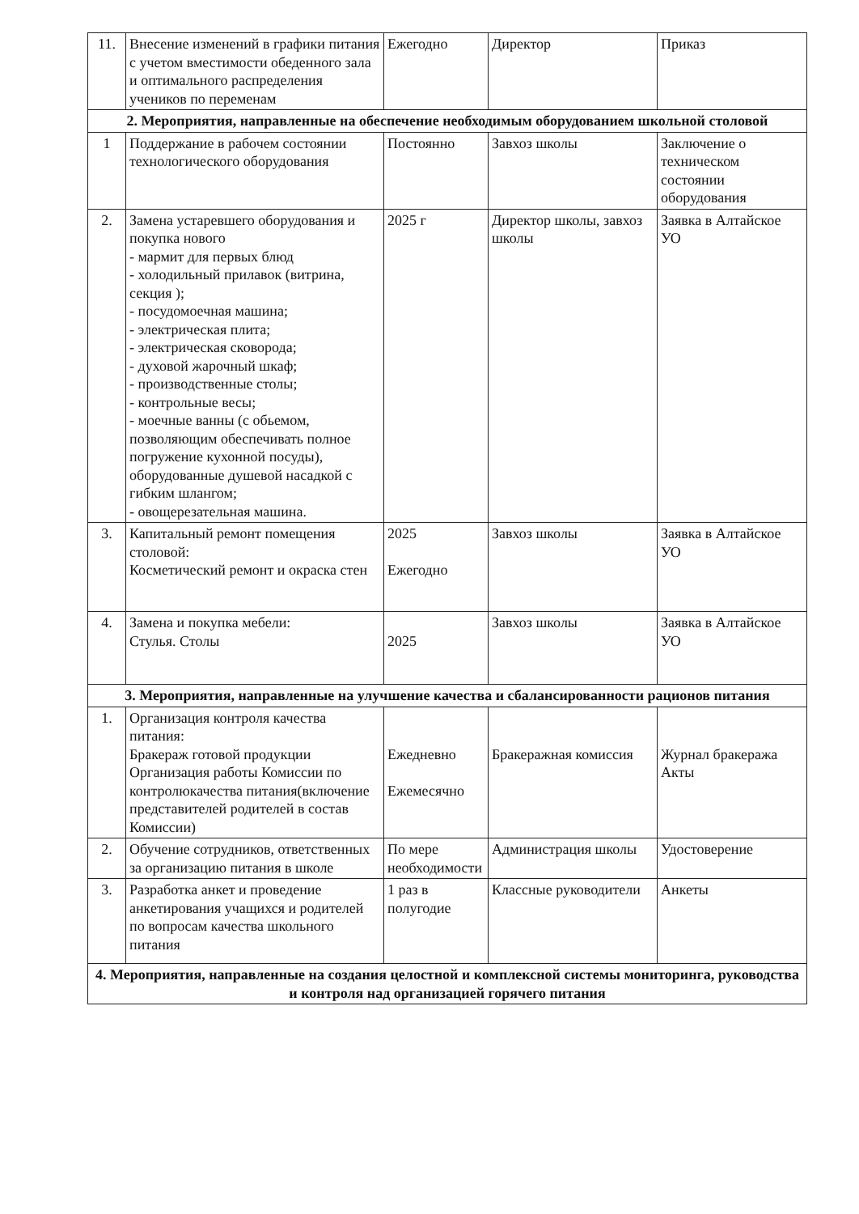| 11. | Внесение изменений в графики питания с учетом вместимости обеденного зала и оптимального распределения учеников по переменам | Ежегодно | Директор | Приказ |
| 2. Мероприятия, направленные на обеспечение необходимым оборудованием школьной столовой | | | | |
| 1 | Поддержание в рабочем состоянии технологического оборудования | Постоянно | Завхоз школы | Заключение о техническом состоянии оборудования |
| 2. | Замена устаревшего оборудования и покупка нового - мармит для первых блюд - холодильный прилавок (витрина, секция ); - посудомоечная машина; - электрическая плита; - электрическая сковорода; - духовой жарочный шкаф; - производственные столы; - контрольные весы; - моечные ванны (с обьемом, позволяющим обеспечивать полное погружение кухонной посуды), оборудованные душевой насадкой с гибким шлангом; - овощерезательная машина. | 2025 г | Директор школы, завхоз школы | Заявка в Алтайское УО |
| 3. | Капитальный ремонт помещения столовой: Косметический ремонт и окраска стен | 2025 Ежегодно | Завхоз школы | Заявка в Алтайское УО |
| 4. | Замена и покупка мебели: Стулья. Столы | 2025 | Завхоз школы | Заявка в Алтайское УО |
| 3. Мероприятия, направленные на улучшение качества и сбалансированности рационов питания | | | | |
| 1. | Организация контроля качества питания: Бракераж готовой продукции Организация работы Комиссии по контролюкачества питания(включение представителей родителей в состав Комиссии) | Ежедневно Ежемесячно | Бракеражная комиссия | Журнал бракеража Акты |
| 2. | Обучение сотрудников, ответственных за организацию питания в школе | По мере необходимости | Администрация школы | Удостоверение |
| 3. | Разработка анкет и проведение анкетирования учащихся и родителей по вопросам качества школьного питания | 1 раз в полугодие | Классные руководители | Анкеты |
| 4. Мероприятия, направленные на создания целостной и комплексной системы мониторинга, руководства и контроля над организацией горячего питания | | | | |